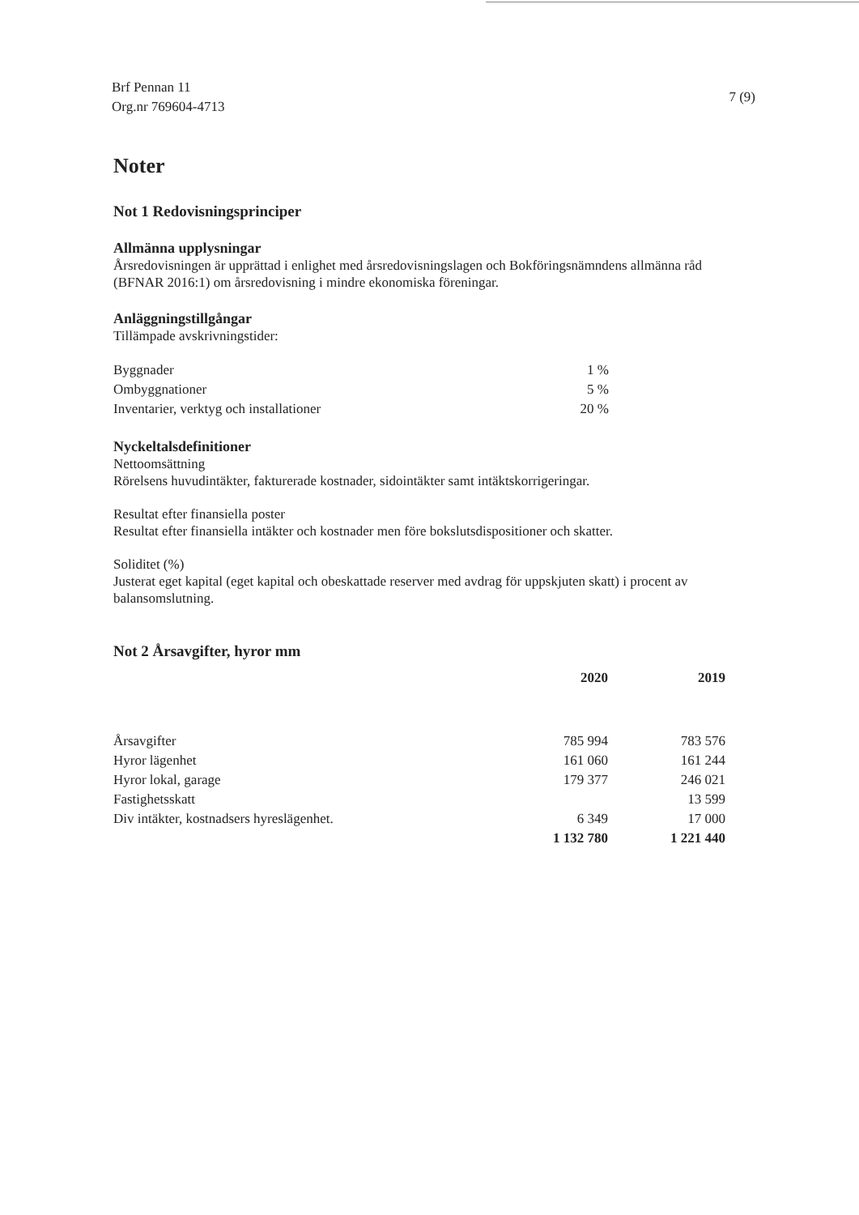Brf Pennan 11
Org.nr 769604-4713
7 (9)
Noter
Not 1 Redovisningsprinciper
Allmänna upplysningar
Årsredovisningen är upprättad i enlighet med årsredovisningslagen och Bokföringsnämndens allmänna råd (BFNAR 2016:1) om årsredovisning i mindre ekonomiska föreningar.
Anläggningstillgångar
Tillämpade avskrivningstider:
| Byggnader | 1 % |
| Ombyggnationer | 5 % |
| Inventarier, verktyg och installationer | 20 % |
Nyckeltalsdefinitioner
Nettoomsättning
Rörelsens huvudintäkter, fakturerade kostnader, sidointäkter samt intäktskorrigeringar.
Resultat efter finansiella poster
Resultat efter finansiella intäkter och kostnader men före bokslutsdispositioner och skatter.
Soliditet (%)
Justerat eget kapital (eget kapital och obeskattade reserver med avdrag för uppskjuten skatt) i procent av balansomslutning.
Not 2 Årsavgifter, hyror mm
| | 2020 | 2019 |
| --- | --- | --- |
| Årsavgifter | 785 994 | 783 576 |
| Hyror lägenhet | 161 060 | 161 244 |
| Hyror lokal, garage | 179 377 | 246 021 |
| Fastighetsskatt | | 13 599 |
| Div intäkter, kostnadsers hyreslägenhet. | 6 349 | 17 000 |
| | 1 132 780 | 1 221 440 |